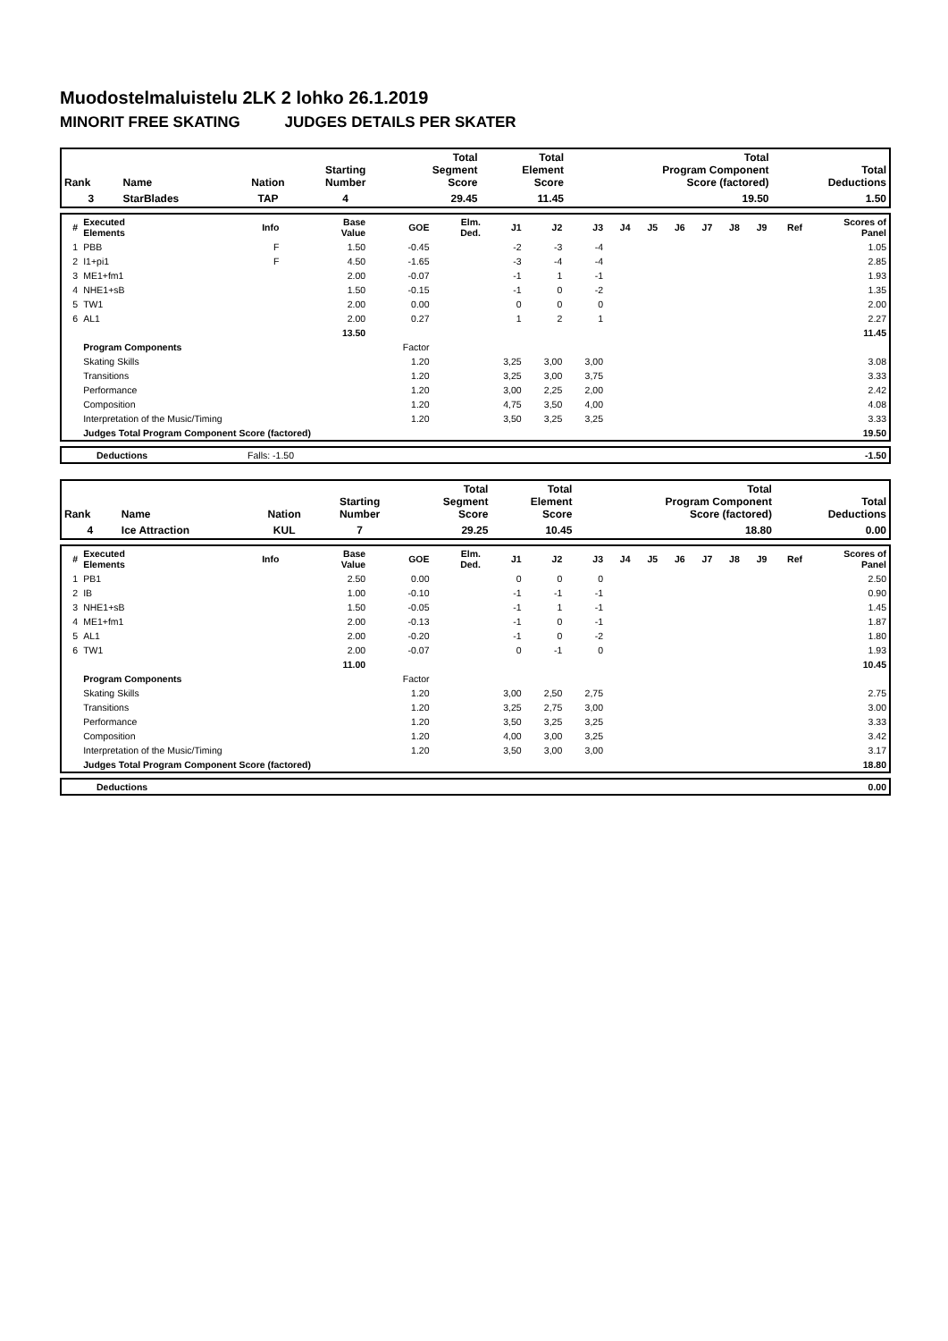Muodostelmaluistelu 2LK 2 lohko 26.1.2019
MINORIT FREE SKATING JUDGES DETAILS PER SKATER
| Rank | Name | Nation | Starting Number | Total Segment Score | Total Element Score | Total Program Component Score (factored) | Total Deductions |
| --- | --- | --- | --- | --- | --- | --- | --- |
| 3 | StarBlades | TAP | 4 | 29.45 | 11.45 | 19.50 | 1.50 |
| # | Executed Elements | Info | Base Value | GOE | Elm. Ded. | J1 | J2 | J3 | J4 | J5 | J6 | J7 | J8 | J9 | Ref | Scores of Panel |
| --- | --- | --- | --- | --- | --- | --- | --- | --- | --- | --- | --- | --- | --- | --- | --- | --- |
| 1 | PBB | F | 1.50 | -0.45 | | -2 | -3 | -4 | | | | | | | | 1.05 |
| 2 | I1+pi1 | F | 4.50 | -1.65 | | -3 | -4 | -4 | | | | | | | | 2.85 |
| 3 | ME1+fm1 | | 2.00 | -0.07 | | -1 | 1 | -1 | | | | | | | | 1.93 |
| 4 | NHE1+sB | | 1.50 | -0.15 | | -1 | 0 | -2 | | | | | | | | 1.35 |
| 5 | TW1 | | 2.00 | 0.00 | | 0 | 0 | 0 | | | | | | | | 2.00 |
| 6 | AL1 | | 2.00 | 0.27 | | 1 | 2 | 1 | | | | | | | | 2.27 |
| | | | 13.50 | | | | | | | | | | | | | 11.45 |
| | Program Components | | | Factor | | | | | | | | | | | | |
| | Skating Skills | | | 1.20 | | 3,25 | 3,00 | 3,00 | | | | | | | | 3.08 |
| | Transitions | | | 1.20 | | 3,25 | 3,00 | 3,75 | | | | | | | | 3.33 |
| | Performance | | | 1.20 | | 3,00 | 2,25 | 2,00 | | | | | | | | 2.42 |
| | Composition | | | 1.20 | | 4,75 | 3,50 | 4,00 | | | | | | | | 4.08 |
| | Interpretation of the Music/Timing | | | 1.20 | | 3,50 | 3,25 | 3,25 | | | | | | | | 3.33 |
| | Judges Total Program Component Score (factored) | | | | | | | | | | | | | | | 19.50 |
| | Deductions | Falls: -1.50 | | -1.50 |
| Rank | Name | Nation | Starting Number | Total Segment Score | Total Element Score | Total Program Component Score (factored) | Total Deductions |
| --- | --- | --- | --- | --- | --- | --- | --- |
| 4 | Ice Attraction | KUL | 7 | 29.25 | 10.45 | 18.80 | 0.00 |
| # | Executed Elements | Info | Base Value | GOE | Elm. Ded. | J1 | J2 | J3 | J4 | J5 | J6 | J7 | J8 | J9 | Ref | Scores of Panel |
| --- | --- | --- | --- | --- | --- | --- | --- | --- | --- | --- | --- | --- | --- | --- | --- | --- |
| 1 | PB1 | | 2.50 | 0.00 | | 0 | 0 | 0 | | | | | | | | 2.50 |
| 2 | IB | | 1.00 | -0.10 | | -1 | -1 | -1 | | | | | | | | 0.90 |
| 3 | NHE1+sB | | 1.50 | -0.05 | | -1 | 1 | -1 | | | | | | | | 1.45 |
| 4 | ME1+fm1 | | 2.00 | -0.13 | | -1 | 0 | -1 | | | | | | | | 1.87 |
| 5 | AL1 | | 2.00 | -0.20 | | -1 | 0 | -2 | | | | | | | | 1.80 |
| 6 | TW1 | | 2.00 | -0.07 | | 0 | -1 | 0 | | | | | | | | 1.93 |
| | | | 11.00 | | | | | | | | | | | | | 10.45 |
| | Program Components | | | Factor | | | | | | | | | | | | |
| | Skating Skills | | | 1.20 | | 3,00 | 2,50 | 2,75 | | | | | | | | 2.75 |
| | Transitions | | | 1.20 | | 3,25 | 2,75 | 3,00 | | | | | | | | 3.00 |
| | Performance | | | 1.20 | | 3,50 | 3,25 | 3,25 | | | | | | | | 3.33 |
| | Composition | | | 1.20 | | 4,00 | 3,00 | 3,25 | | | | | | | | 3.42 |
| | Interpretation of the Music/Timing | | | 1.20 | | 3,50 | 3,00 | 3,00 | | | | | | | | 3.17 |
| | Judges Total Program Component Score (factored) | | | | | | | | | | | | | | | 18.80 |
| | Deductions | | 0.00 |